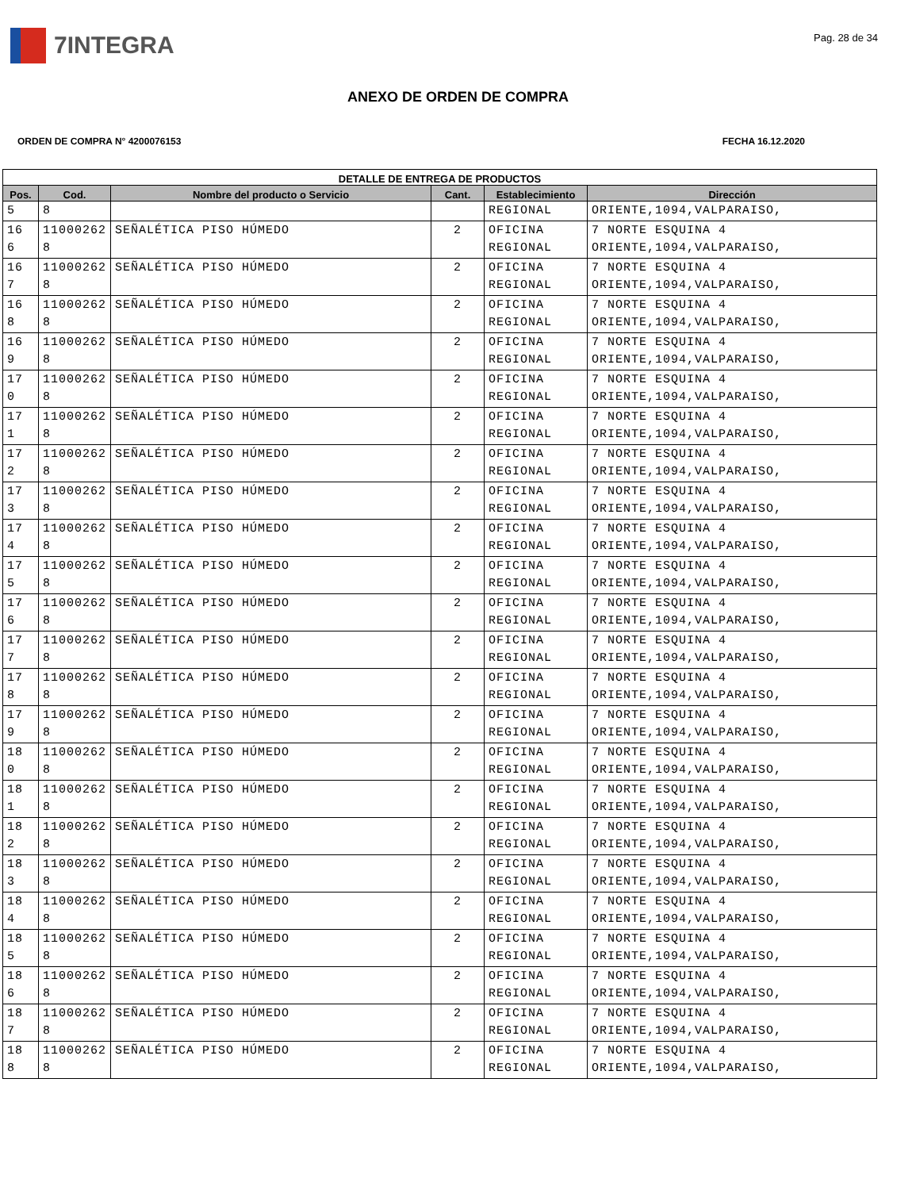7INTEGRA
Pag. 28 de 34
ANEXO DE ORDEN DE COMPRA
ORDEN DE COMPRA N° 4200076153 FECHA 16.12.2020
| DETALLE DE ENTREGA DE PRODUCTOS | | | | | |
| --- | --- | --- | --- | --- | --- |
| Pos. | Cod. | Nombre del producto o Servicio | Cant. | Establecimiento | Dirección |
| 5 | 8 | | | REGIONAL | ORIENTE,1094,VALPARAISO, |
| 16 6 | 11000262 8 | SEÑALÉTICA PISO HÚMEDO | 2 | OFICINA REGIONAL | 7 NORTE ESQUINA 4 ORIENTE,1094,VALPARAISO, |
| 16 7 | 11000262 8 | SEÑALÉTICA PISO HÚMEDO | 2 | OFICINA REGIONAL | 7 NORTE ESQUINA 4 ORIENTE,1094,VALPARAISO, |
| 16 8 | 11000262 8 | SEÑALÉTICA PISO HÚMEDO | 2 | OFICINA REGIONAL | 7 NORTE ESQUINA 4 ORIENTE,1094,VALPARAISO, |
| 16 9 | 11000262 8 | SEÑALÉTICA PISO HÚMEDO | 2 | OFICINA REGIONAL | 7 NORTE ESQUINA 4 ORIENTE,1094,VALPARAISO, |
| 17 0 | 11000262 8 | SEÑALÉTICA PISO HÚMEDO | 2 | OFICINA REGIONAL | 7 NORTE ESQUINA 4 ORIENTE,1094,VALPARAISO, |
| 17 1 | 11000262 8 | SEÑALÉTICA PISO HÚMEDO | 2 | OFICINA REGIONAL | 7 NORTE ESQUINA 4 ORIENTE,1094,VALPARAISO, |
| 17 2 | 11000262 8 | SEÑALÉTICA PISO HÚMEDO | 2 | OFICINA REGIONAL | 7 NORTE ESQUINA 4 ORIENTE,1094,VALPARAISO, |
| 17 3 | 11000262 8 | SEÑALÉTICA PISO HÚMEDO | 2 | OFICINA REGIONAL | 7 NORTE ESQUINA 4 ORIENTE,1094,VALPARAISO, |
| 17 4 | 11000262 8 | SEÑALÉTICA PISO HÚMEDO | 2 | OFICINA REGIONAL | 7 NORTE ESQUINA 4 ORIENTE,1094,VALPARAISO, |
| 17 5 | 11000262 8 | SEÑALÉTICA PISO HÚMEDO | 2 | OFICINA REGIONAL | 7 NORTE ESQUINA 4 ORIENTE,1094,VALPARAISO, |
| 17 6 | 11000262 8 | SEÑALÉTICA PISO HÚMEDO | 2 | OFICINA REGIONAL | 7 NORTE ESQUINA 4 ORIENTE,1094,VALPARAISO, |
| 17 7 | 11000262 8 | SEÑALÉTICA PISO HÚMEDO | 2 | OFICINA REGIONAL | 7 NORTE ESQUINA 4 ORIENTE,1094,VALPARAISO, |
| 17 8 | 11000262 8 | SEÑALÉTICA PISO HÚMEDO | 2 | OFICINA REGIONAL | 7 NORTE ESQUINA 4 ORIENTE,1094,VALPARAISO, |
| 17 9 | 11000262 8 | SEÑALÉTICA PISO HÚMEDO | 2 | OFICINA REGIONAL | 7 NORTE ESQUINA 4 ORIENTE,1094,VALPARAISO, |
| 18 0 | 11000262 8 | SEÑALÉTICA PISO HÚMEDO | 2 | OFICINA REGIONAL | 7 NORTE ESQUINA 4 ORIENTE,1094,VALPARAISO, |
| 18 1 | 11000262 8 | SEÑALÉTICA PISO HÚMEDO | 2 | OFICINA REGIONAL | 7 NORTE ESQUINA 4 ORIENTE,1094,VALPARAISO, |
| 18 2 | 11000262 8 | SEÑALÉTICA PISO HÚMEDO | 2 | OFICINA REGIONAL | 7 NORTE ESQUINA 4 ORIENTE,1094,VALPARAISO, |
| 18 3 | 11000262 8 | SEÑALÉTICA PISO HÚMEDO | 2 | OFICINA REGIONAL | 7 NORTE ESQUINA 4 ORIENTE,1094,VALPARAISO, |
| 18 4 | 11000262 8 | SEÑALÉTICA PISO HÚMEDO | 2 | OFICINA REGIONAL | 7 NORTE ESQUINA 4 ORIENTE,1094,VALPARAISO, |
| 18 5 | 11000262 8 | SEÑALÉTICA PISO HÚMEDO | 2 | OFICINA REGIONAL | 7 NORTE ESQUINA 4 ORIENTE,1094,VALPARAISO, |
| 18 6 | 11000262 8 | SEÑALÉTICA PISO HÚMEDO | 2 | OFICINA REGIONAL | 7 NORTE ESQUINA 4 ORIENTE,1094,VALPARAISO, |
| 18 7 | 11000262 8 | SEÑALÉTICA PISO HÚMEDO | 2 | OFICINA REGIONAL | 7 NORTE ESQUINA 4 ORIENTE,1094,VALPARAISO, |
| 18 8 | 11000262 8 | SEÑALÉTICA PISO HÚMEDO | 2 | OFICINA REGIONAL | 7 NORTE ESQUINA 4 ORIENTE,1094,VALPARAISO, |